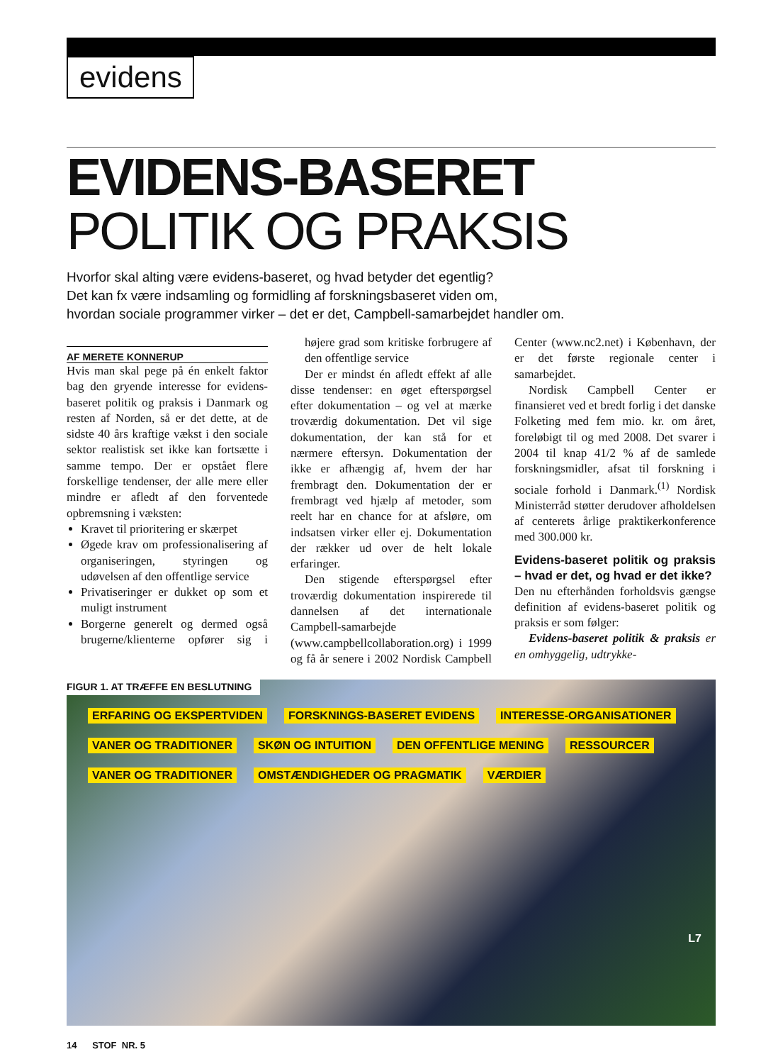evidens
EVIDENS-BASERET
POLITIK OG PRAKSIS
Hvorfor skal alting være evidens-baseret, og hvad betyder det egentlig?
Det kan fx være indsamling og formidling af forskningsbaseret viden om,
hvordan sociale programmer virker – det er det, Campbell-samarbejdet handler om.
AF MERETE KONNERUP
Hvis man skal pege på én enkelt faktor bag den gryende interesse for evidens-baseret politik og praksis i Danmark og resten af Norden, så er det dette, at de sidste 40 års kraftige vækst i den sociale sektor realistisk set ikke kan fortsætte i samme tempo. Der er opstået flere forskellige tendenser, der alle mere eller mindre er afledt af den forventede opbremsning i væksten:
Kravet til prioritering er skærpet
Øgede krav om professionalisering af organiseringen, styringen og udøvelsen af den offentlige service
Privatiseringer er dukket op som et muligt instrument
Borgerne generelt og dermed også brugerne/klienterne opfører sig i højere grad som kritiske forbrugere af den offentlige service
Der er mindst én afledt effekt af alle disse tendenser: en øget efterspørgsel efter dokumentation – og vel at mærke troværdig dokumentation. Det vil sige dokumentation, der kan stå for et nærmere eftersyn. Dokumentation der ikke er afhængig af, hvem der har frembragt den. Dokumentation der er frembragt ved hjælp af metoder, som reelt har en chance for at afsløre, om indsatsen virker eller ej. Dokumentation der rækker ud over de helt lokale erfaringer.
Den stigende efterspørgsel efter troværdig dokumentation inspirerede til dannelsen af det internationale Campbell-samarbejde (www.campbellcollaboration.org) i 1999 og få år senere i 2002 Nordisk Campbell Center (www.nc2.net) i København, der er det første regionale center i samarbejdet.
Nordisk Campbell Center er finansieret ved et bredt forlig i det danske Folketing med fem mio. kr. om året, foreløbigt til og med 2008. Det svarer i 2004 til knap 41/2 % af de samlede forskningsmidler, afsat til forskning i sociale forhold i Danmark.<sup>(1)</sup> Nordisk Ministerråd støtter derudover afholdelsen af centerets årlige praktikerkonference med 300.000 kr.
Evidens-baseret politik og praksis – hvad er det, og hvad er det ikke?
Den nu efterhånden forholdsvis gængse definition af evidens-baseret politik og praksis er som følger:
Evidens-baseret politik & praksis er en omhyggelig, udtrykke-
ERFARING OG EKSPERTVIDEN FORSKNINGS-BASERET EVIDENS INTERESSE-ORGANISATIONER VANER OG TRADITIONER SKØN OG INTUITION DEN OFFENTLIGE MENING RESSOURCER VANER OG TRADITIONER OMSTÆNDIGHEDER OG PRAGMATIK VÆRDIER
L7
FIGUR 1. AT TRÆFFE EN BESLUTNING
14 STOF NR. 5